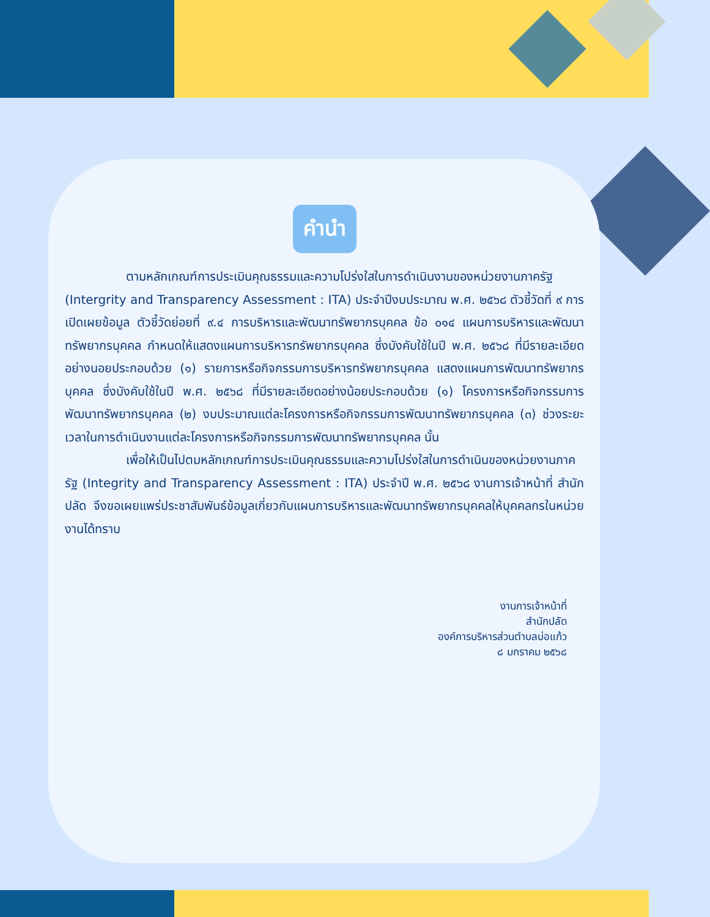คำนำ
ตามหลักเกณฑ์การประเมินคุณธรรมและความโปร่งใสในการดำเนินงานของหน่วยงานภาครัฐ (Intergrity and Transparency Assessment : ITA) ประจำปีงบประมาณ พ.ศ. ๒๕๖๘ ตัวชี้วัดที่ ๙ การเปิดเผยข้อมูล ตัวชี้วัดย่อยที่ ๙.๔ การบริหารและพัฒนาทรัพยากรบุคคล ข้อ ๐๑๔ แผนการบริหารและพัฒนาทรัพยากรบุคคล กำหนดให้แสดงแผนการบริหารทรัพยากรบุคคล ซึ่งบังคับใช้ในปี พ.ศ. ๒๕๖๘ ที่มีรายละเอียดอย่างนอยประกอบด้วย (๑) รายการหรือกิจกรรมการบริหารทรัพยากรบุคคล แสดงแผนการพัฒนาทรัพยากรบุคคล ซึ่งบังคับใช้ในปี พ.ศ. ๒๕๖๘ ที่มีรายละเอียดอย่างน้อยประกอบด้วย (๑) โครงการหรือกิจกรรมการพัฒนาทรัพยากรบุคคล (๒) งบประมาณแต่ละโครงการหรือกิจกรรมการพัฒนาทรัพยากรบุคคล (๓) ช่วงระยะเวลาในการดำเนินงานแต่ละโครงการหรือกิจกรรมการพัฒนาทรัพยากรบุคคล นั้น
เพื่อให้เป็นไปตมหลักเกณฑ์การประเมินคุณธรรมและความโปร่งใสในการดำเนินของหน่วยงานภาครัฐ (Integrity and Transparency Assessment : ITA) ประจำปี พ.ศ. ๒๕๖๘ งานการเจ้าหน้าที่ สำนักปลัด จึงขอเผยแพร่ประชาสัมพันธ์ข้อมูลเกี่ยวกับแผนการบริหารและพัฒนาทรัพยากรบุคคลให้บุคคลกรในหน่วยงานได้ทราบ
งานการเจ้าหน้าที่
สำนักปลัด
องค์การบริหารส่วนตำบลบ่อแก้ว
๘ มกราคม ๒๕๖๘